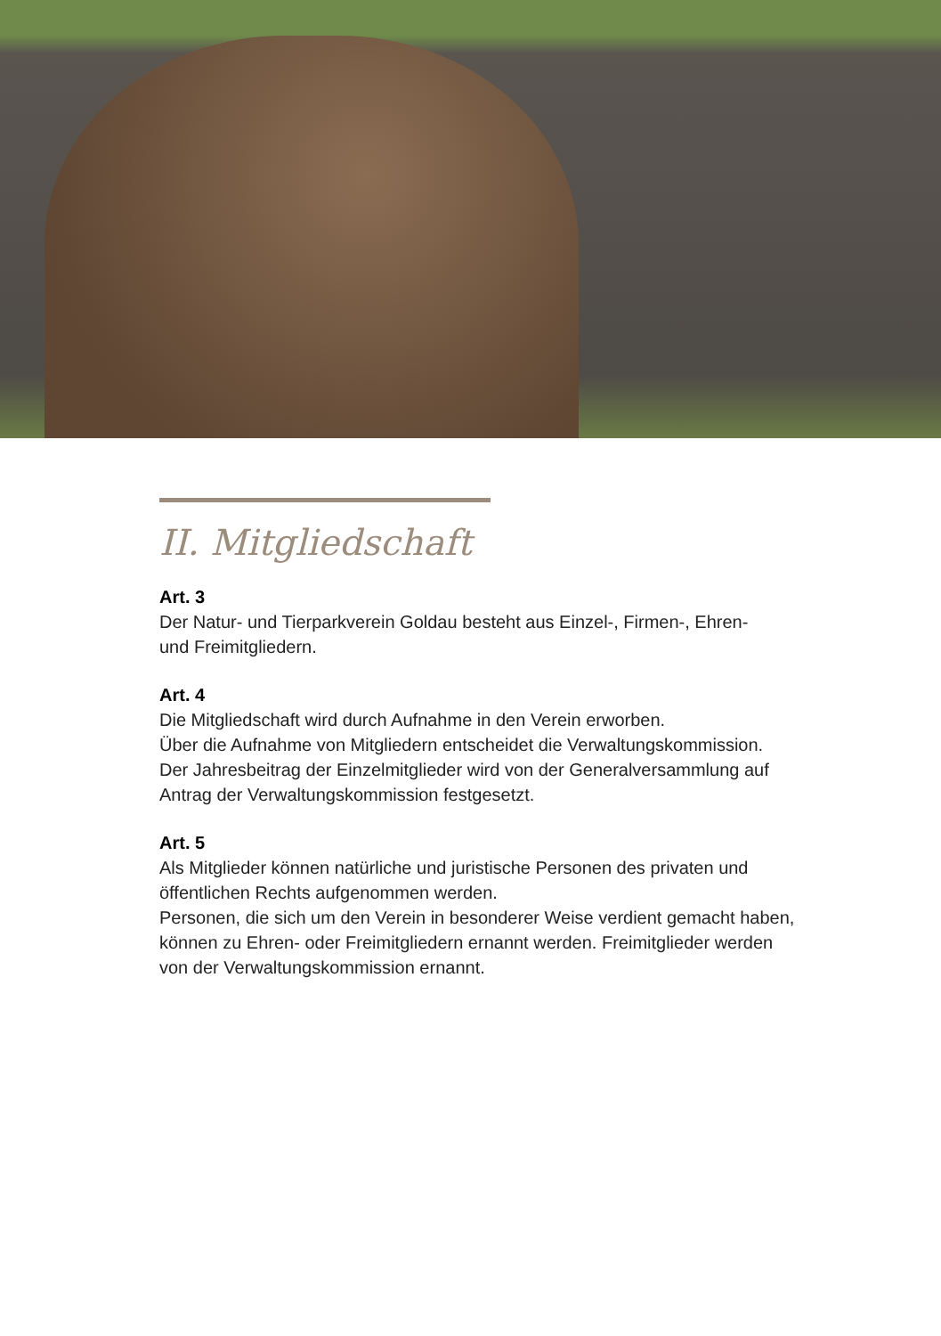II. Mitgliedschaft
Art. 3
Der Natur- und Tierparkverein Goldau besteht aus Einzel-, Firmen-, Ehren-
und Freimitgliedern.
Art. 4
Die Mitgliedschaft wird durch Aufnahme in den Verein erworben.
Über die Aufnahme von Mitgliedern entscheidet die Verwaltungskommission.
Der Jahresbeitrag der Einzelmitglieder wird von der Generalversammlung auf
Antrag der Verwaltungskommission festgesetzt.
Art. 5
Als Mitglieder können natürliche und juristische Personen des privaten und
öffentlichen Rechts aufgenommen werden.
Personen, die sich um den Verein in besonderer Weise verdient gemacht haben,
können zu Ehren- oder Freimitgliedern ernannt werden. Freimitglieder werden
von der Verwaltungskommission ernannt.